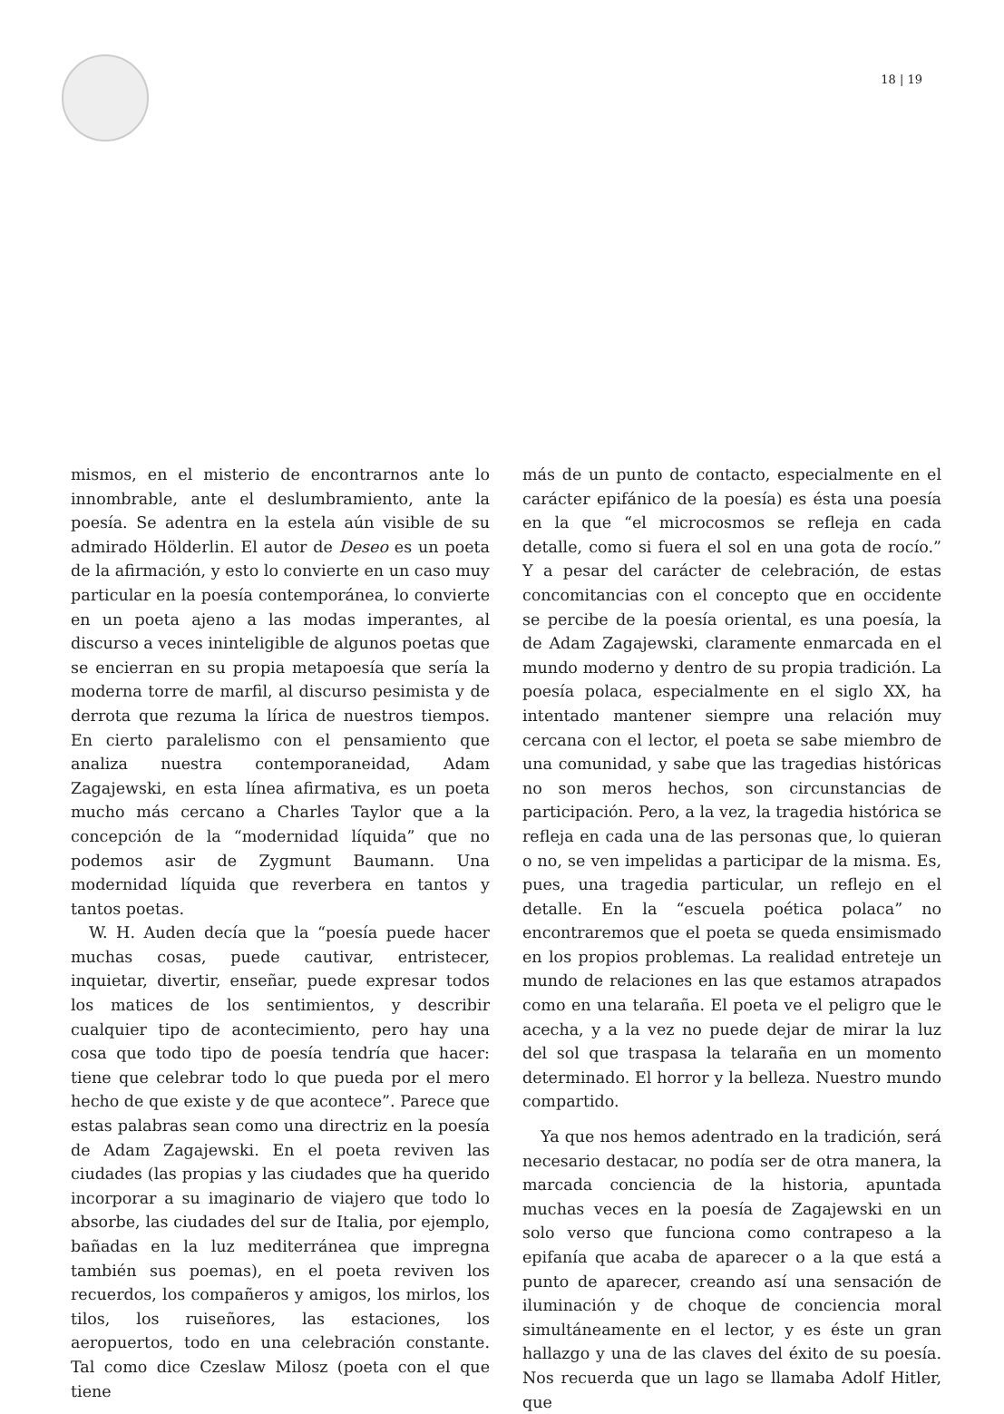18 | 19
mismos, en el misterio de encontrarnos ante lo innombrable, ante el deslumbramiento, ante la poesía. Se adentra en la estela aún visible de su admirado Hölderlin. El autor de Deseo es un poeta de la afirmación, y esto lo convierte en un caso muy particular en la poesía contemporánea, lo convierte en un poeta ajeno a las modas imperantes, al discurso a veces ininteligible de algunos poetas que se encierran en su propia metapoesía que sería la moderna torre de marfil, al discurso pesimista y de derrota que rezuma la lírica de nuestros tiempos. En cierto paralelismo con el pensamiento que analiza nuestra contemporaneidad, Adam Zagajewski, en esta línea afirmativa, es un poeta mucho más cercano a Charles Taylor que a la concepción de la “modernidad líquida” que no podemos asir de Zygmunt Baumann. Una modernidad líquida que reverbera en tantos y tantos poetas.
W. H. Auden decía que la “poesía puede hacer muchas cosas, puede cautivar, entristecer, inquietar, divertir, enseñar, puede expresar todos los matices de los sentimientos, y describir cualquier tipo de acontecimiento, pero hay una cosa que todo tipo de poesía tendría que hacer: tiene que celebrar todo lo que pueda por el mero hecho de que existe y de que acontece”. Parece que estas palabras sean como una directriz en la poesía de Adam Zagajewski. En el poeta reviven las ciudades (las propias y las ciudades que ha querido incorporar a su imaginario de viajero que todo lo absorbe, las ciudades del sur de Italia, por ejemplo, bañadas en la luz mediterránea que impregna también sus poemas), en el poeta reviven los recuerdos, los compañeros y amigos, los mirlos, los tilos, los ruiseñores, las estaciones, los aeropuertos, todo en una celebración constante. Tal como dice Czeslaw Milosz (poeta con el que tiene
más de un punto de contacto, especialmente en el carácter epifánico de la poesía) es ésta una poesía en la que “el microcosmos se refleja en cada detalle, como si fuera el sol en una gota de rocío.” Y a pesar del carácter de celebración, de estas concomitancias con el concepto que en occidente se percibe de la poesía oriental, es una poesía, la de Adam Zagajewski, claramente enmarcada en el mundo moderno y dentro de su propia tradición. La poesía polaca, especialmente en el siglo XX, ha intentado mantener siempre una relación muy cercana con el lector, el poeta se sabe miembro de una comunidad, y sabe que las tragedias históricas no son meros hechos, son circunstancias de participación. Pero, a la vez, la tragedia histórica se refleja en cada una de las personas que, lo quieran o no, se ven impelidas a participar de la misma. Es, pues, una tragedia particular, un reflejo en el detalle. En la “escuela poética polaca” no encontraremos que el poeta se queda ensimismado en los propios problemas. La realidad entreteje un mundo de relaciones en las que estamos atrapados como en una telaraña. El poeta ve el peligro que le acecha, y a la vez no puede dejar de mirar la luz del sol que traspasa la telaraña en un momento determinado. El horror y la belleza. Nuestro mundo compartido.
Ya que nos hemos adentrado en la tradición, será necesario destacar, no podía ser de otra manera, la marcada conciencia de la historia, apuntada muchas veces en la poesía de Zagajewski en un solo verso que funciona como contrapeso a la epifanía que acaba de aparecer o a la que está a punto de aparecer, creando así una sensación de iluminación y de choque de conciencia moral simultáneamente en el lector, y es éste un gran hallazgo y una de las claves del éxito de su poesía. Nos recuerda que un lago se llamaba Adolf Hitler, que